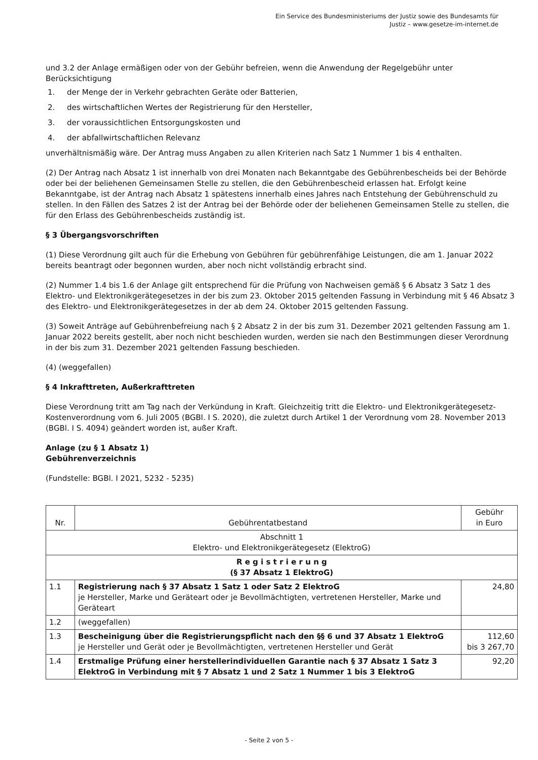Ein Service des Bundesministeriums der Justiz sowie des Bundesamts für
Justiz – www.gesetze-im-internet.de
und 3.2 der Anlage ermäßigen oder von der Gebühr befreien, wenn die Anwendung der Regelgebühr unter Berücksichtigung
1. der Menge der in Verkehr gebrachten Geräte oder Batterien,
2. des wirtschaftlichen Wertes der Registrierung für den Hersteller,
3. der voraussichtlichen Entsorgungskosten und
4. der abfallwirtschaftlichen Relevanz
unverhältnismäßig wäre. Der Antrag muss Angaben zu allen Kriterien nach Satz 1 Nummer 1 bis 4 enthalten.
(2) Der Antrag nach Absatz 1 ist innerhalb von drei Monaten nach Bekanntgabe des Gebührenbescheids bei der Behörde oder bei der beliehenen Gemeinsamen Stelle zu stellen, die den Gebührenbescheid erlassen hat. Erfolgt keine Bekanntgabe, ist der Antrag nach Absatz 1 spätestens innerhalb eines Jahres nach Entstehung der Gebührenschuld zu stellen. In den Fällen des Satzes 2 ist der Antrag bei der Behörde oder der beliehenen Gemeinsamen Stelle zu stellen, die für den Erlass des Gebührenbescheids zuständig ist.
§ 3 Übergangsvorschriften
(1) Diese Verordnung gilt auch für die Erhebung von Gebühren für gebührenfähige Leistungen, die am 1. Januar 2022 bereits beantragt oder begonnen wurden, aber noch nicht vollständig erbracht sind.
(2) Nummer 1.4 bis 1.6 der Anlage gilt entsprechend für die Prüfung von Nachweisen gemäß § 6 Absatz 3 Satz 1 des Elektro- und Elektronikgerätegesetzes in der bis zum 23. Oktober 2015 geltenden Fassung in Verbindung mit § 46 Absatz 3 des Elektro- und Elektronikgerätegesetzes in der ab dem 24. Oktober 2015 geltenden Fassung.
(3) Soweit Anträge auf Gebührenbefreiung nach § 2 Absatz 2 in der bis zum 31. Dezember 2021 geltenden Fassung am 1. Januar 2022 bereits gestellt, aber noch nicht beschieden wurden, werden sie nach den Bestimmungen dieser Verordnung in der bis zum 31. Dezember 2021 geltenden Fassung beschieden.
(4) (weggefallen)
§ 4 Inkrafttreten, Außerkrafttreten
Diese Verordnung tritt am Tag nach der Verkündung in Kraft. Gleichzeitig tritt die Elektro- und Elektronikgerätegesetz-Kostenverordnung vom 6. Juli 2005 (BGBl. I S. 2020), die zuletzt durch Artikel 1 der Verordnung vom 28. November 2013 (BGBl. I S. 4094) geändert worden ist, außer Kraft.
Anlage (zu § 1 Absatz 1)
Gebührenverzeichnis
(Fundstelle: BGBl. I 2021, 5232 - 5235)
| Nr. | Gebührentatbestand | Gebühr in Euro |
| --- | --- | --- |
| Abschnitt 1 Elektro- und Elektronikgerätegesetz (ElektroG) | | |
| R e g i s t r i e r u n g (§ 37 Absatz 1 ElektroG) | | |
| 1.1 | Registrierung nach § 37 Absatz 1 Satz 1 oder Satz 2 ElektroG je Hersteller, Marke und Geräteart oder je Bevollmächtigten, vertretenen Hersteller, Marke und Geräteart | 24,80 |
| 1.2 | (weggefallen) | |
| 1.3 | Bescheinigung über die Registrierungspflicht nach den §§ 6 und 37 Absatz 1 ElektroG je Hersteller und Gerät oder je Bevollmächtigten, vertretenen Hersteller und Gerät | 112,60 bis 3 267,70 |
| 1.4 | Erstmalige Prüfung einer herstellerindividuellen Garantie nach § 37 Absatz 1 Satz 3 ElektroG in Verbindung mit § 7 Absatz 1 und 2 Satz 1 Nummer 1 bis 3 ElektroG | 92,20 |
- Seite 2 von 5 -